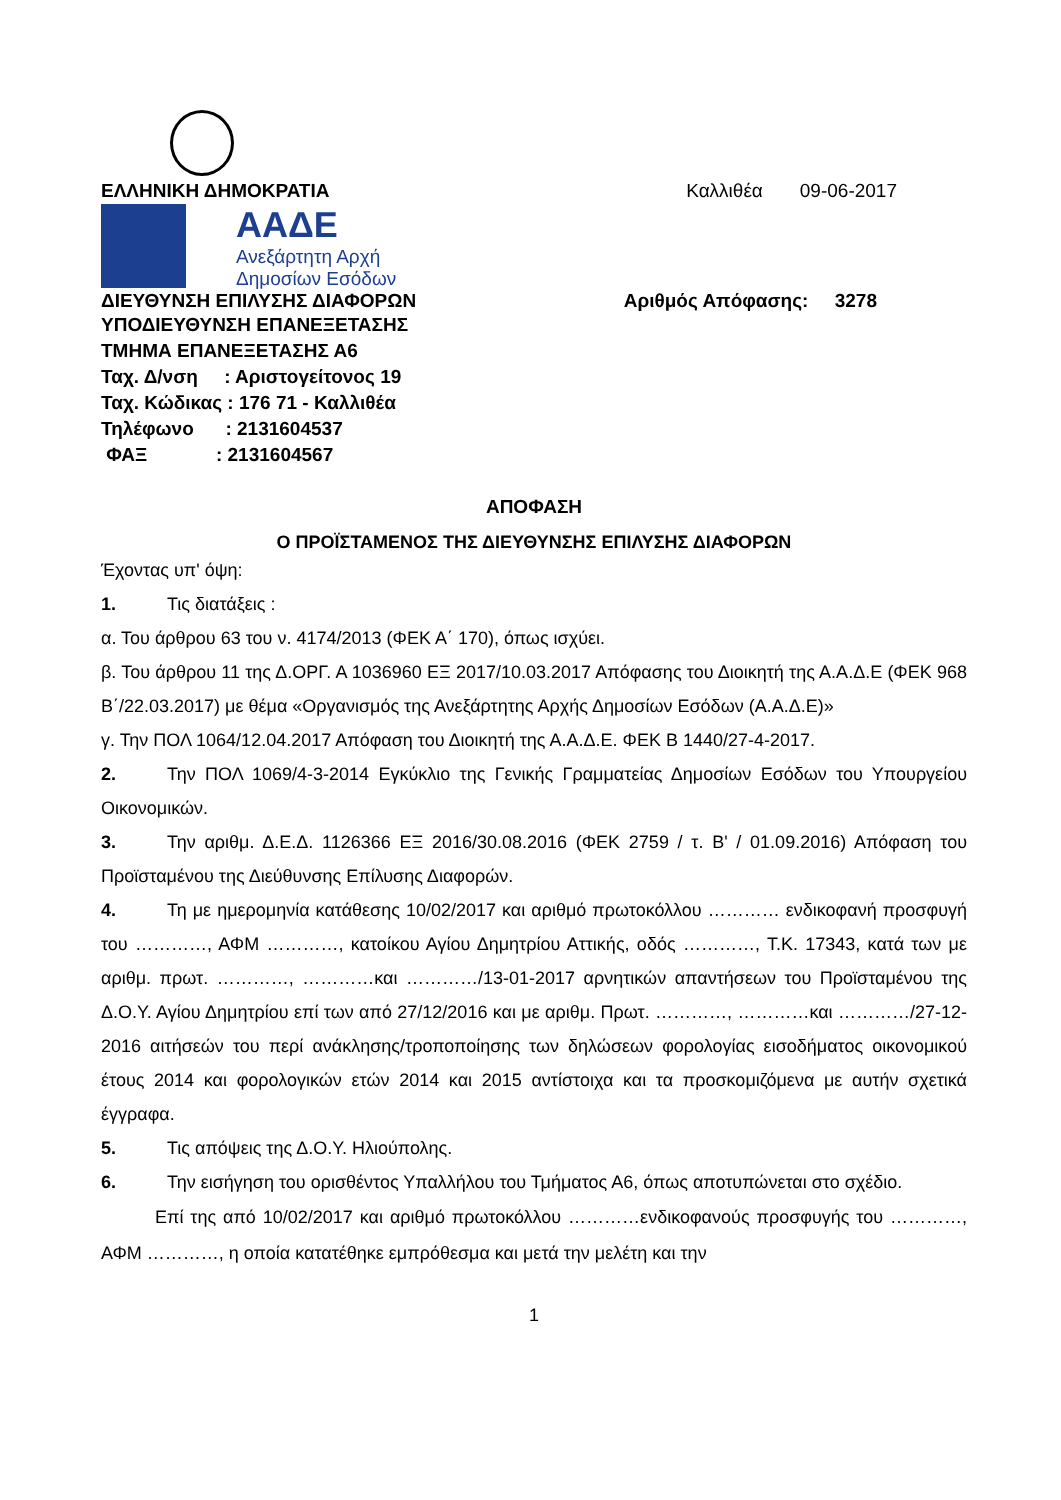ΕΛΛΗΝΙΚΗ ΔΗΜΟΚΡΑΤΙΑ Καλλιθέα 09-06-2017
ΑΑΔΕ
Ανεξάρτητη Αρχή
Δημοσίων Εσόδων
ΔΙΕΥΘΥΝΣΗ ΕΠΙΛΥΣΗΣ ΔΙΑΦΟΡΩΝ Αριθμός Απόφασης: 3278
ΥΠΟΔΙΕΥΘΥΝΣΗ ΕΠΑΝΕΞΕΤΑΣΗΣ
ΤΜΗΜΑ ΕΠΑΝΕΞΕΤΑΣΗΣ Α6
Ταχ. Δ/νση : Αριστογείτονος 19
Ταχ. Κώδικας : 176 71 - Καλλιθέα
Τηλέφωνο : 2131604537
ΦΑΞ : 2131604567
ΑΠΟΦΑΣΗ
Ο ΠΡΟΪΣΤΑΜΕΝΟΣ ΤΗΣ ΔΙΕΥΘΥΝΣΗΣ ΕΠΙΛΥΣΗΣ ΔΙΑΦΟΡΩΝ
Έχοντας υπ' όψη:
1. Τις διατάξεις :
α. Του άρθρου 63 του ν. 4174/2013 (ΦΕΚ Α΄ 170), όπως ισχύει.
β. Του άρθρου 11 της Δ.ΟΡΓ. Α 1036960 ΕΞ 2017/10.03.2017 Απόφασης του Διοικητή της Α.Α.Δ.Ε (ΦΕΚ 968 Β΄/22.03.2017) με θέμα «Οργανισμός της Ανεξάρτητης Αρχής Δημοσίων Εσόδων (Α.Α.Δ.Ε)»
γ. Την ΠΟΛ 1064/12.04.2017 Απόφαση του Διοικητή της Α.Α.Δ.Ε. ΦΕΚ Β 1440/27-4-2017.
2. Την ΠΟΛ 1069/4-3-2014 Εγκύκλιο της Γενικής Γραμματείας Δημοσίων Εσόδων του Υπουργείου Οικονομικών.
3. Την αριθμ. Δ.Ε.Δ. 1126366 ΕΞ 2016/30.08.2016 (ΦΕΚ 2759 / τ. Β' / 01.09.2016) Απόφαση του Προϊσταμένου της Διεύθυνσης Επίλυσης Διαφορών.
4. Τη με ημερομηνία κατάθεσης 10/02/2017 και αριθμό πρωτοκόλλου ………… ενδικοφανή προσφυγή του …………, ΑΦΜ …………, κατοίκου Αγίου Δημητρίου Αττικής, οδός …………, Τ.Κ. 17343, κατά των με αριθμ. πρωτ. …………, …………και …………/13-01-2017 αρνητικών απαντήσεων του Προϊσταμένου της Δ.Ο.Υ. Αγίου Δημητρίου επί των από 27/12/2016 και με αριθμ. Πρωτ. …………, …………και …………/27-12-2016 αιτήσεών του περί ανάκλησης/τροποποίησης των δηλώσεων φορολογίας εισοδήματος οικονομικού έτους 2014 και φορολογικών ετών 2014 και 2015 αντίστοιχα και τα προσκομιζόμενα με αυτήν σχετικά έγγραφα.
5. Τις απόψεις της Δ.Ο.Υ. Ηλιούπολης.
6. Την εισήγηση του ορισθέντος Υπαλλήλου του Τμήματος Α6, όπως αποτυπώνεται στο σχέδιο.
Επί της από 10/02/2017 και αριθμό πρωτοκόλλου …………ενδικοφανούς προσφυγής του …………, ΑΦΜ …………, η οποία κατατέθηκε εμπρόθεσμα και μετά την μελέτη και την
1